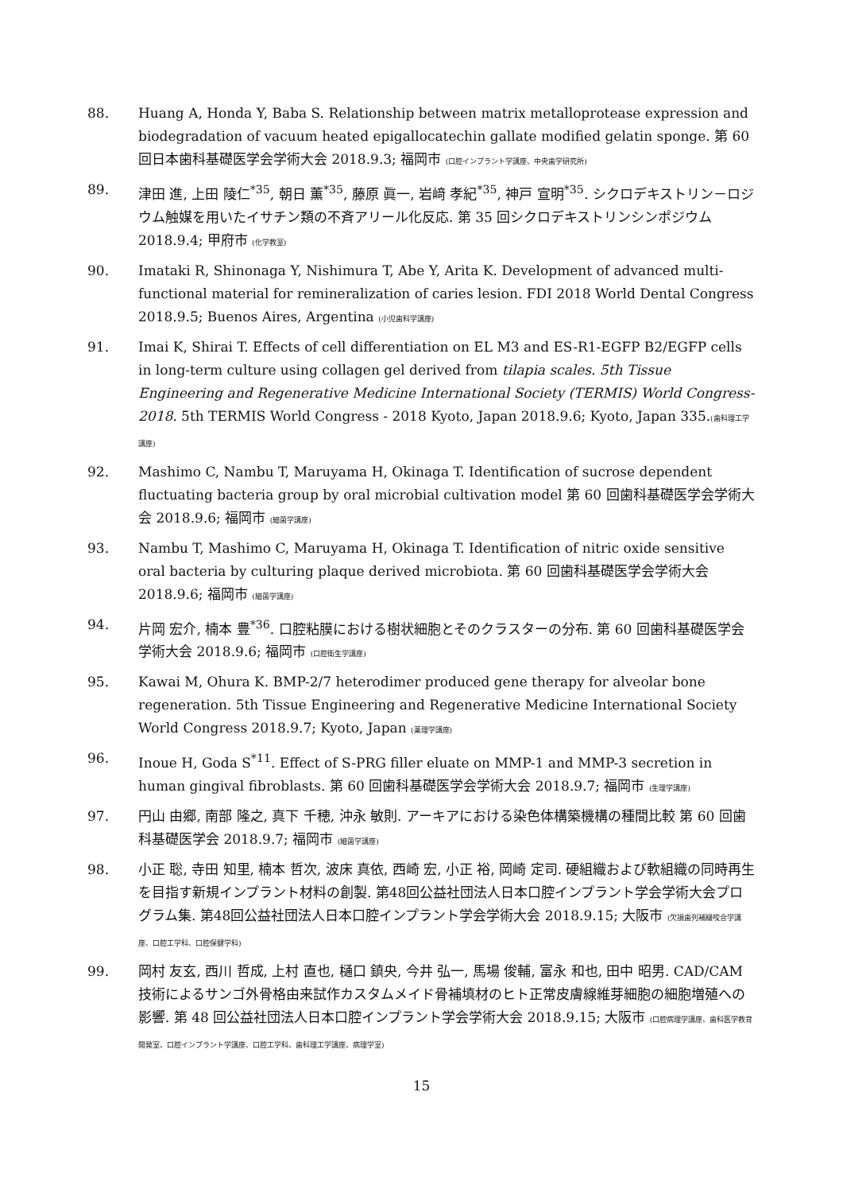88. Huang A, Honda Y, Baba S. Relationship between matrix metalloprotease expression and biodegradation of vacuum heated epigallocatechin gallate modified gelatin sponge. 第 60 回日本歯科基礎医学会学術大会 2018.9.3; 福岡市 (口腔インプラント学講座、中央歯学研究所)
89. 津田 進, 上田 陵仁<sup>*35</sup>, 朝日 薫<sup>*35</sup>, 藤原 眞一, 岩﨑 孝紀<sup>*35</sup>, 神戸 宣明<sup>*35</sup>. シクロデキストリン－ロジウム触媒を用いたイサチン類の不斉アリール化反応. 第 35 回シクロデキストリンシンポジウム 2018.9.4; 甲府市 (化学教室)
90. Imataki R, Shinonaga Y, Nishimura T, Abe Y, Arita K. Development of advanced multi-functional material for remineralization of caries lesion. FDI 2018 World Dental Congress 2018.9.5; Buenos Aires, Argentina (小児歯科学講座)
91. Imai K, Shirai T. Effects of cell differentiation on EL M3 and ES-R1-EGFP B2/EGFP cells in long-term culture using collagen gel derived from tilapia scales. 5th Tissue Engineering and Regenerative Medicine International Society (TERMIS) World Congress-2018. 5th TERMIS World Congress - 2018 Kyoto, Japan 2018.9.6; Kyoto, Japan 335.(歯科理工学講座)
92. Mashimo C, Nambu T, Maruyama H, Okinaga T. Identification of sucrose dependent fluctuating bacteria group by oral microbial cultivation model 第 60 回歯科基礎医学会学術大会 2018.9.6; 福岡市 (細菌学講座)
93. Nambu T, Mashimo C, Maruyama H, Okinaga T. Identification of nitric oxide sensitive oral bacteria by culturing plaque derived microbiota. 第 60 回歯科基礎医学会学術大会 2018.9.6; 福岡市 (細菌学講座)
94. 片岡 宏介, 楠本 豊<sup>*36</sup>. 口腔粘膜における樹状細胞とそのクラスターの分布. 第 60 回歯科基礎医学会学術大会 2018.9.6; 福岡市 (口腔衛生学講座)
95. Kawai M, Ohura K. BMP-2/7 heterodimer produced gene therapy for alveolar bone regeneration. 5th Tissue Engineering and Regenerative Medicine International Society World Congress 2018.9.7; Kyoto, Japan (薬理学講座)
96. Inoue H, Goda S<sup>*11</sup>. Effect of S-PRG filler eluate on MMP-1 and MMP-3 secretion in human gingival fibroblasts. 第 60 回歯科基礎医学会学術大会 2018.9.7; 福岡市 (生理学講座)
97. 円山 由郷, 南部 隆之, 真下 千穂, 沖永 敏則. アーキアにおける染色体構築機構の種間比較 第 60 回歯科基礎医学会 2018.9.7; 福岡市 (細菌学講座)
98. 小正 聡, 寺田 知里, 楠本 哲次, 波床 真依, 西崎 宏, 小正 裕, 岡崎 定司. 硬組織および軟組織の同時再生を目指す新規インプラント材料の創製. 第48回公益社団法人日本口腔インプラント学会学術大会プログラム集. 第48回公益社団法人日本口腔インプラント学会学術大会 2018.9.15; 大阪市 (欠損歯列補綴咬合学講座、口腔工学科、口腔保健学科)
99. 岡村 友玄, 西川 哲成, 上村 直也, 樋口 鎮央, 今井 弘一, 馬場 俊輔, 富永 和也, 田中 昭男. CAD/CAM 技術によるサンゴ外骨格由来試作カスタムメイド骨補填材のヒト正常皮膚線維芽細胞の細胞増殖への影響. 第 48 回公益社団法人日本口腔インプラント学会学術大会 2018.9.15; 大阪市 (口腔病理学講座、歯科医学教育開発室、口腔インプラント学講座、口腔工学科、歯科理工学講座、病理学室)
15